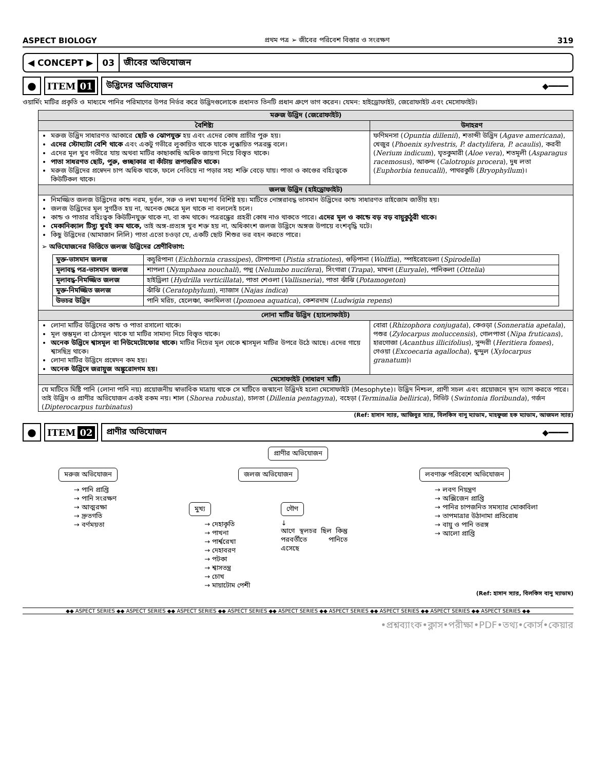ASPECT BIOLOGY প্রথম পত্র ➢ জীবের পরিবেশ বিস্তার ও সংরক্ষণ 319
◀ CONCEPT ▶ 03 জীবের অভিযোজন
● ITEM 01 উদ্ভিদের অভিযোজন ◆━━━━
ওয়ার্মিং মাটির প্রকৃতি ও মাধ্যমে পানির পরিমাণের উপর নির্ভর করে উদ্ভিদগুলোকে প্রধানত তিনটি প্রধান গ্রুপে ভাগ করেন। যেমন: হাইড্রোফাইট, জেরোফাইট এবং মেসোফাইট।
| মরুজ উদ্ভিদ (জেরোফাইট) | |
| বৈশিষ্ট্য | উদাহরণ |
| মরুজ উদ্ভিদ সাধারণত আকারে ছোট ও ঝোপযুক্ত হয় এবং এদের কোষ প্রাচীর পুরু হয়। এদের স্টোম্যাটা বেশি থাকে এবং একটু গভীরে লুকায়িত থাকে যাকে লুক্কায়িত পত্ররন্ধ্র বলে। এদের মূল খুব গভীরে যায় অথবা মাটির কাছাকাছি অধিক জায়গা নিয়ে বিস্তৃত থাকে। পাতা সাধরণত ছোট, পুরু, গুচ্ছাকার বা কাঁটায় রূপান্তরিত থাকে। মরুজ উদ্ভিদের প্রস্বেদন চাপ অধিক থাকে, ফলে নেতিয়ে না পড়ার সহ্য শক্তি বেড়ে যায়। পাতা ও কাণ্ডের বহিঃত্বকে কিউটিকল থাকে। | ফণিমনসা ( Opuntia dillenii ), শতাব্দী উদ্ভিদ ( Agave americana ), খেজুর ( Phoenix sylvestris, P. dactylifera, P. acaulis ), করবী ( Nerium indicum ), ঘৃতকুমারী ( Aloe vera ), শতমূলী ( Asparagus racemosus ), আকন্দ ( Calotropis procera ), দুধ লতা ( Euphorbia tenucalli ), পাথরকুচি ( Bryophyllum )। |
| জলজ উদ্ভিদ (হাইড্রোফাইট) | |
| নিমজ্জিত জলজ উদ্ভিদের কান্ড নরম, দুর্বল, সরু ও লম্বা মধ্যপর্ব বিশিষ্ট হয়। মাটিতে নোঙ্গরাবদ্ধ ভাসমান উদ্ভিদের কান্ড সাধারণত রাইজোম জাতীয় হয়। জলজ উদ্ভিদের মূল সুগঠিত হয় না, অনেক ক্ষেত্রে মূল থাকে না বললেই চলে। কান্ড ও পাতার বহিঃত্বক কিউটিনযুক্ত থাকে না, বা কম থাকে। পত্ররন্ধ্রের প্রহরী কোষ নাও থাকতে পারে। এদের মূল ও কান্ডে বড় বড় বায়ুকুঠুরী থাকে। মেকানিক্যাল টিস্যু খুবই কম থাকে, তাই অঙ্গ-প্রত্যঙ্গ খুব শক্ত হয় না, অধিকাংশ জলজ উদ্ভিদে অঙ্গজ উপায়ে বংশবৃদ্ধি ঘটে। কিছু উদ্ভিদের (আমাজান লিলি) পাতা এতো চওড়া যে, একটি ছোট শিশুর ভর বহন করতে পারে। ➢ অভিযোজনের ভিত্তিতে জলজ উদ্ভিদের শ্রেণীবিভাগ: / মুক্ত-ভাসমান জলজ / কচুরিপানা ( Eichhornia crassipes ), টোপাপানা ( Pistia stratiotes ), গুড়িপানা ( Wolffia ), স্পাইরোডেলা ( Spirodella ) / / মূলাবদ্ধ পত্র-ভাসমান জলজ / শাপলা ( Nymphaea nouchali ), পদ্ম ( Nelumbo nucifera ), সিংগারা ( Trapa ), মাখনা ( Euryale ), পানিকলা ( Ottelia ) / / মূলাবদ্ধ-নিমজ্জিত জলজ / হাইড্রিলা ( Hydrilla verticillata ), পাতা শেওলা ( Vallisneria ), পাতা ঝাঁঝি ( Potamogeton ) / / মুক্ত-নিমজ্জিত জলজ / ঝাঁঝি ( Ceratophylum ), ন্যাজাস ( Najas indica ) / / উভচর উদ্ভিদ / পানি মরিচ, হেলেঞ্চা, কলমিলতা ( Ipomoea aquatica ), কেশরদাম ( Ludwigia repens ) / | |
| লোনা মাটির উদ্ভিদ (হ্যালোফাইট) | |
| লোনা মাটির উদ্ভিদের কান্ড ও পাতা রসালো থাকে। মূল স্তম্ভমূল বা ঠেসমূল থাকে যা মাটির সামান্য নিচে বিস্তৃত থাকে। অনেক উদ্ভিদে শ্বাসমূল বা নিউমেটোফোর থাকে। মাটির নিচের মূল থেকে শ্বাসমূল মাটির উপরে উঠে আছে। এদের গায়ে শ্বাসছিদ্র থাকে। লোনা মাটির উদ্ভিদে প্রস্বেদন কম হয়। অনেক উদ্ভিদে জরায়ুজ অঙ্কুরোদগম হয়। | বোরা ( Rhizophora conjugata ), কেওড়া ( Sonneratia apetala ), পশুর ( Zylocarpus moluccensis ), গোলপাতা ( Nipa fruticans ), হারগোজা ( Acanthus illicifolius ), সুন্দরী ( Heritiera fomes ), গেওয়া ( Excoecaria agallocha ), ধুন্দুল ( Xylocarpus granatum )। |
| মেসোফাইট (সাধারণ মাটি) | |
| যে মাটিতে মিষ্টি পানি (লোনা পানি নয়) প্রয়োজনীয় স্বাভাবিক মাত্রায় থাকে সে মাটিতে জন্মানো উদ্ভিদই হলো মেসোফাইট (Mesophyte)। উদ্ভিদ নিশ্চল, প্রাণী সচল এবং প্রয়োজনে স্থান ত্যাগ করতে পারে। তাই উদ্ভিদ ও প্রাণীর অভিযোজন একই রকম নয়। শাল ( Shorea robusta ), চালতা ( Dillenia pentagyna ), বহেড়া ( Terminalia bellirica ), সিভিট ( Swintonia floribunda ), গর্জন ( Dipterocarpus turbinatus ) | |
(Ref: হাসান স্যার, আজিবুর স্যার, বিলকিস বানু ম্যাডাম, মাহফুজা হক ম্যাডাম, আজমল স্যার)
● ITEM 02 প্রাণীর অভিযোজন ◆━━━━
প্রাণীর অভিযোজন
মরুজ অভিযোজন
→ পানি প্রাপ্তি
→ পানি সংরক্ষণ
→ আত্মরক্ষা
→ দ্রুতগতি
→ বর্ণময়তা
জলজ অভিযোজন
মুখ্য
→ দেহাকৃতি
→ পাখনা
→ পার্শ্বরেখা
→ দেহাবরণ
→ পটকা
→ শ্বাসতন্ত্র
→ চোখ
→ মায়াটোম পেশী
গৌণ
↓
আগে স্থলচর ছিল কিন্তু পরবর্তীতে পানিতে এসেছে
লবণাক্ত পরিবেশে অভিযোজন
→ লবণ নিয়ন্ত্রণ
→ অক্সিজেন প্রাপ্তি
→ পানির চাপজনিত সমস্যার মোকাবিলা
→ তাপমাত্রার উঠানামা প্রতিরোধ
→ বায়ু ও পানি তরঙ্গ
→ আলো প্রাপ্তি
(Ref: হাসান স্যার, বিলকিস বানু ম্যাডাম)
◆◆ ASPECT SERIES ◆◆ ASPECT SERIES ◆◆ ASPECT SERIES ◆◆ ASPECT SERIES ◆◆ ASPECT SERIES ◆◆ ASPECT SERIES ◆◆ ASPECT SERIES ◆◆ ASPECT SERIES ◆◆ ASPECT SERIES ◆◆
•প্রশ্নব্যাংক•ক্লাস•পরীক্ষা•PDF•তথ্য•কোর্স•কেয়ার